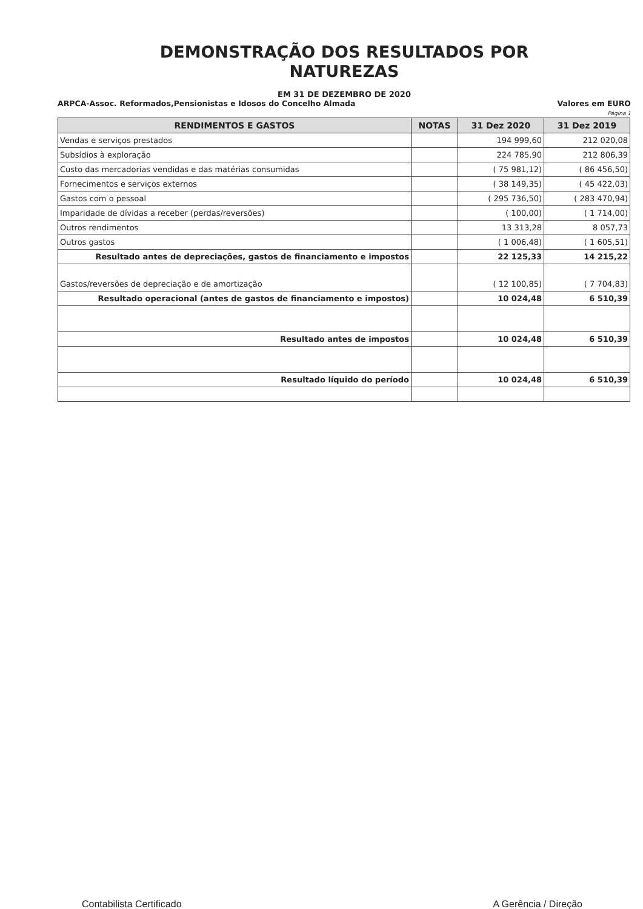DEMONSTRAÇÃO DOS RESULTADOS POR
NATUREZAS
EM 31 DE DEZEMBRO DE 2020
ARPCA-Assoc. Reformados,Pensionistas e Idosos do Concelho Almada Valores em EURO
Página 1
| RENDIMENTOS E GASTOS | NOTAS | 31 Dez 2020 | 31 Dez 2019 |
| --- | --- | --- | --- |
| Vendas e serviços prestados | | 194 999,60 | 212 020,08 |
| Subsídios à exploração | | 224 785,90 | 212 806,39 |
| Custo das mercadorias vendidas e das matérias consumidas | | ( 75 981,12) | ( 86 456,50) |
| Fornecimentos e serviços externos | | ( 38 149,35) | ( 45 422,03) |
| Gastos com o pessoal | | ( 295 736,50) | ( 283 470,94) |
| Imparidade de dívidas a receber (perdas/reversões) | | ( 100,00) | ( 1 714,00) |
| Outros rendimentos | | 13 313,28 | 8 057,73 |
| Outros gastos | | ( 1 006,48) | ( 1 605,51) |
| Resultado antes de depreciações, gastos de financiamento e impostos | | 22 125,33 | 14 215,22 |
| Gastos/reversões de depreciação e de amortização | | ( 12 100,85) | ( 7 704,83) |
| Resultado operacional (antes de gastos de financiamento e impostos) | | 10 024,48 | 6 510,39 |
| Resultado antes de impostos | | 10 024,48 | 6 510,39 |
| Resultado líquido do período | | 10 024,48 | 6 510,39 |
Contabilista Certificado A Gerência / Direção